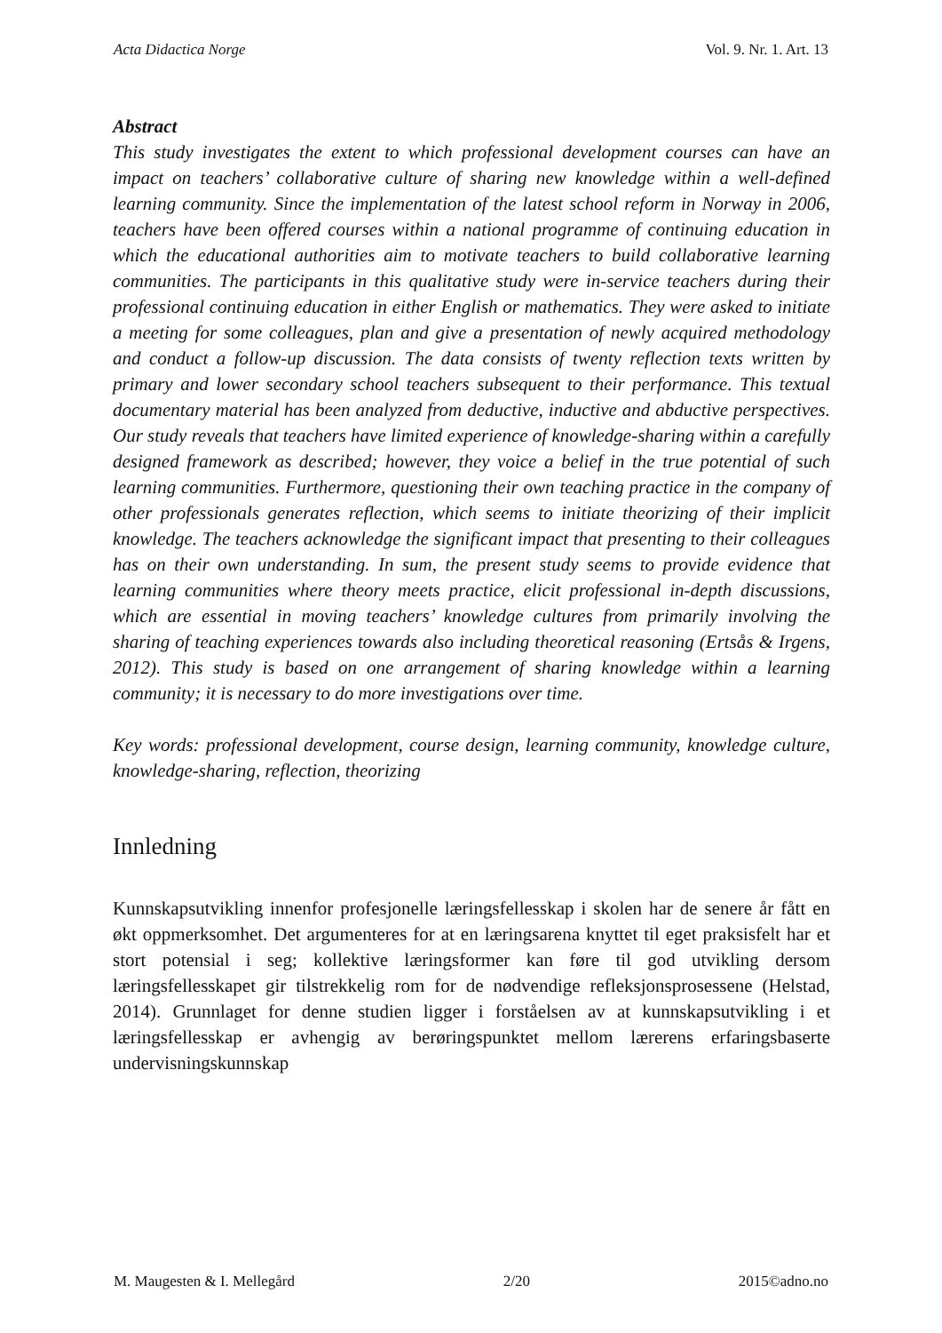Acta Didactica Norge Vol. 9. Nr. 1. Art. 13
Abstract
This study investigates the extent to which professional development courses can have an impact on teachers’ collaborative culture of sharing new knowledge within a well-defined learning community. Since the implementation of the latest school reform in Norway in 2006, teachers have been offered courses within a national programme of continuing education in which the educational authorities aim to motivate teachers to build collaborative learning communities. The participants in this qualitative study were in-service teachers during their professional continuing education in either English or mathematics. They were asked to initiate a meeting for some colleagues, plan and give a presentation of newly acquired methodology and conduct a follow-up discussion. The data consists of twenty reflection texts written by primary and lower secondary school teachers subsequent to their performance. This textual documentary material has been analyzed from deductive, inductive and abductive perspectives. Our study reveals that teachers have limited experience of knowledge-sharing within a carefully designed framework as described; however, they voice a belief in the true potential of such learning communities. Furthermore, questioning their own teaching practice in the company of other professionals generates reflection, which seems to initiate theorizing of their implicit knowledge. The teachers acknowledge the significant impact that presenting to their colleagues has on their own understanding. In sum, the present study seems to provide evidence that learning communities where theory meets practice, elicit professional in-depth discussions, which are essential in moving teachers’ knowledge cultures from primarily involving the sharing of teaching experiences towards also including theoretical reasoning (Ertsås & Irgens, 2012). This study is based on one arrangement of sharing knowledge within a learning community; it is necessary to do more investigations over time.
Key words: professional development, course design, learning community, knowledge culture, knowledge-sharing, reflection, theorizing
Innledning
Kunnskapsutvikling innenfor profesjonelle læringsfellesskap i skolen har de senere år fått en økt oppmerksomhet. Det argumenteres for at en læringsarena knyttet til eget praksisfelt har et stort potensial i seg; kollektive læringsformer kan føre til god utvikling dersom læringsfellesskapet gir tilstrekkelig rom for de nødvendige refleksjonsprosessene (Helstad, 2014). Grunnlaget for denne studien ligger i forståelsen av at kunnskapsutvikling i et læringsfellesskap er avhengig av berøringspunktet mellom lærerens erfaringsbaserte undervisningskunnskap
M. Maugesten & I. Mellegård 2/20 2015©adno.no